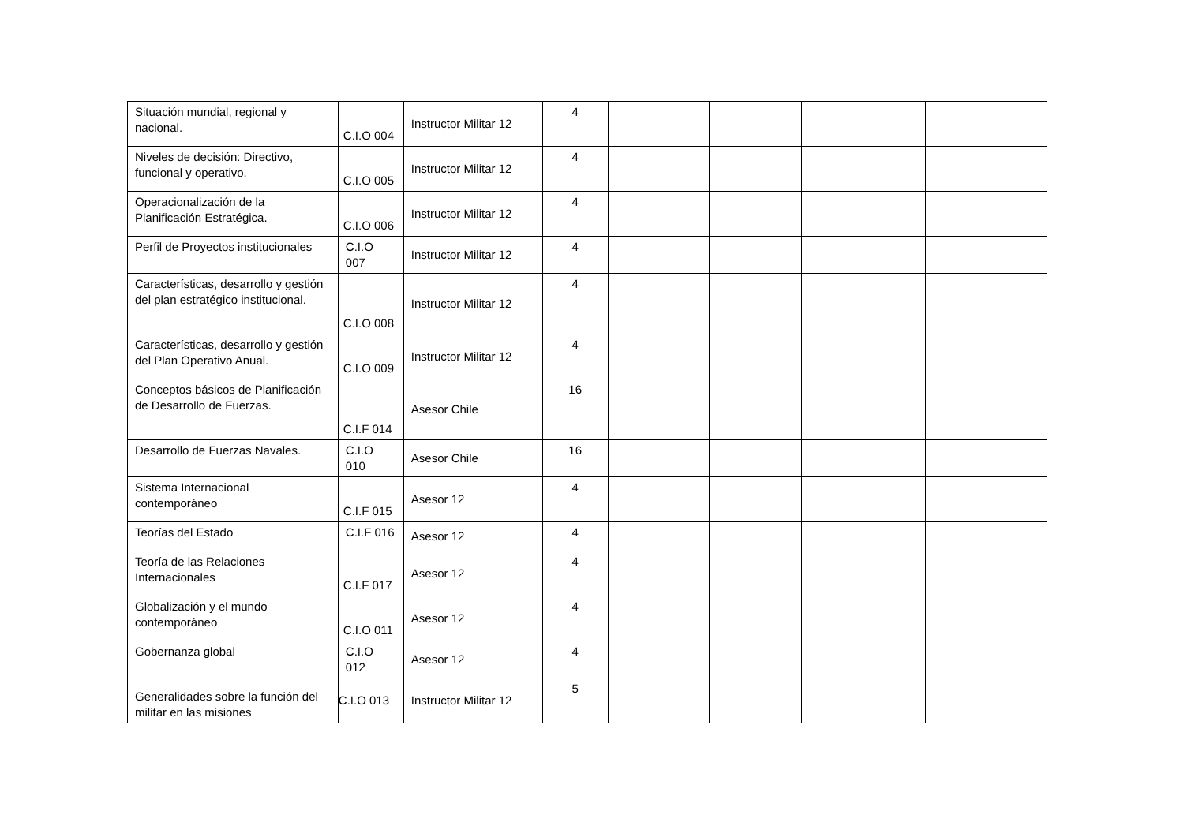| Situación mundial, regional y nacional. | C.I.O 004 | Instructor Militar 12 | 4 | | | | |
| Niveles de decisión: Directivo, funcional y operativo. | C.I.O 005 | Instructor Militar 12 | 4 | | | | |
| Operacionalización de la Planificación Estratégica. | C.I.O 006 | Instructor Militar 12 | 4 | | | | |
| Perfil de Proyectos institucionales | C.I.O 007 | Instructor Militar 12 | 4 | | | | |
| Características, desarrollo y gestión del plan estratégico institucional. | C.I.O 008 | Instructor Militar 12 | 4 | | | | |
| Características, desarrollo y gestión del Plan Operativo Anual. | C.I.O 009 | Instructor Militar 12 | 4 | | | | |
| Conceptos básicos de Planificación de Desarrollo de Fuerzas. | C.I.F 014 | Asesor Chile | 16 | | | | |
| Desarrollo de Fuerzas Navales. | C.I.O 010 | Asesor Chile | 16 | | | | |
| Sistema Internacional contemporáneo | C.I.F 015 | Asesor 12 | 4 | | | | |
| Teorías del Estado | C.I.F 016 | Asesor 12 | 4 | | | | |
| Teoría de las Relaciones Internacionales | C.I.F 017 | Asesor 12 | 4 | | | | |
| Globalización y el mundo contemporáneo | C.I.O 011 | Asesor 12 | 4 | | | | |
| Gobernanza global | C.I.O 012 | Asesor 12 | 4 | | | | |
| Generalidades sobre la función del militar en las misiones | C.I.O 013 | Instructor Militar 12 | 5 | | | | |